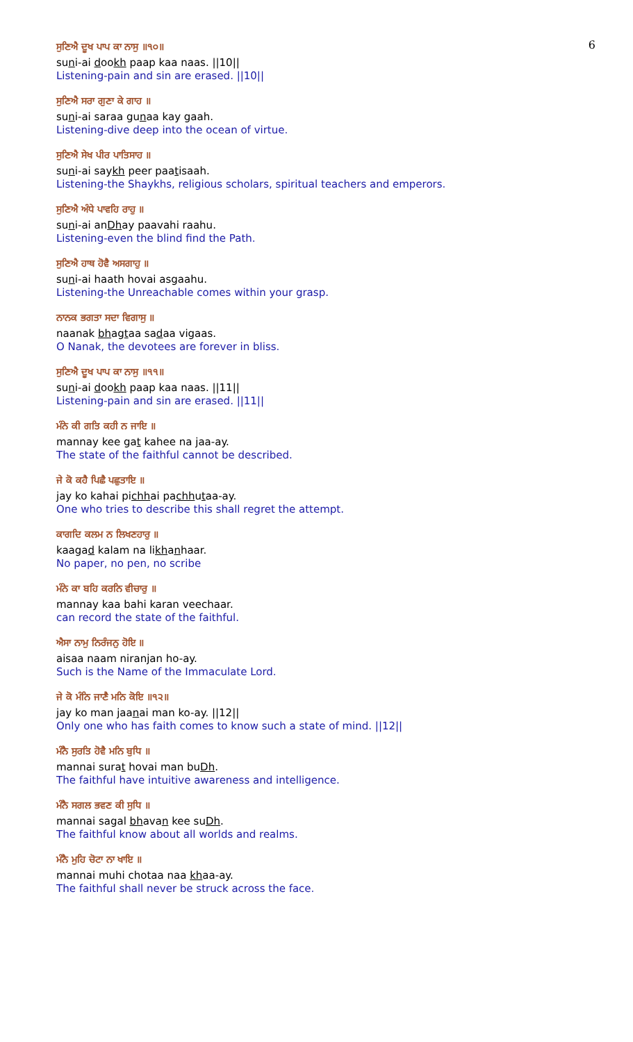6
ਸੁਣਿਐ ਦੂਖ ਪਾਪ ਕਾ ਨਾਸੁ ॥੧੦॥
suni-ai dookh paap kaa naas. ||10||
Listening-pain and sin are erased. ||10||
ਸੁਣਿਐ ਸਰਾ ਗੁਣਾ ਕੇ ਗਾਹ ॥
suni-ai saraa gunaa kay gaah.
Listening-dive deep into the ocean of virtue.
ਸੁਣਿਐ ਸੇਖ ਪੀਰ ਪਾਤਿਸਾਹ ॥
suni-ai saykh peer paatisaah.
Listening-the Shaykhs, religious scholars, spiritual teachers and emperors.
ਸੁਣਿਐ ਅੰਧੇ ਪਾਵਹਿ ਰਾਹੁ ॥
suni-ai anDhay paavahi raahu.
Listening-even the blind find the Path.
ਸੁਣਿਐ ਹਾਥ ਹੋਵੈ ਅਸਗਾਹੁ ॥
suni-ai haath hovai asgaahu.
Listening-the Unreachable comes within your grasp.
ਨਾਨਕ ਭਗਤਾ ਸਦਾ ਵਿਗਾਸੁ ॥
naanak bhagtaa sadaa vigaas.
O Nanak, the devotees are forever in bliss.
ਸੁਣਿਐ ਦੂਖ ਪਾਪ ਕਾ ਨਾਸੁ ॥੧੧॥
suni-ai dookh paap kaa naas. ||11||
Listening-pain and sin are erased. ||11||
ਮੰਨੇ ਕੀ ਗਤਿ ਕਹੀ ਨ ਜਾਇ ॥
mannay kee gat kahee na jaa-ay.
The state of the faithful cannot be described.
ਜੇ ਕੋ ਕਹੈ ਪਿਛੈ ਪਛੁਤਾਇ ॥
jay ko kahai pichhai pachhutaa-ay.
One who tries to describe this shall regret the attempt.
ਕਾਗਦਿ ਕਲਮ ਨ ਲਿਖਣਹਾਰੁ ॥
kaagad kalam na likhanhaar.
No paper, no pen, no scribe
ਮੰਨੇ ਕਾ ਬਹਿ ਕਰਨਿ ਵੀਚਾਰੁ ॥
mannay kaa bahi karan veechaar.
can record the state of the faithful.
ਐਸਾ ਨਾਮੁ ਨਿਰੰਜਨੁ ਹੋਇ ॥
aisaa naam niranjan ho-ay.
Such is the Name of the Immaculate Lord.
ਜੇ ਕੋ ਮੰਨਿ ਜਾਣੈ ਮਨਿ ਕੋਇ ॥੧੨॥
jay ko man jaanai man ko-ay. ||12||
Only one who has faith comes to know such a state of mind. ||12||
ਮੰਨੈ ਸੁਰਤਿ ਹੋਵੈ ਮਨਿ ਬੁਧਿ ॥
mannai surat hovai man buDh.
The faithful have intuitive awareness and intelligence.
ਮੰਨੈ ਸਗਲ ਭਵਣ ਕੀ ਸੁਧਿ ॥
mannai sagal bhavan kee suDh.
The faithful know about all worlds and realms.
ਮੰਨੈ ਮੁਹਿ ਚੋਟਾ ਨਾ ਖਾਇ ॥
mannai muhi chotaa naa khaa-ay.
The faithful shall never be struck across the face.